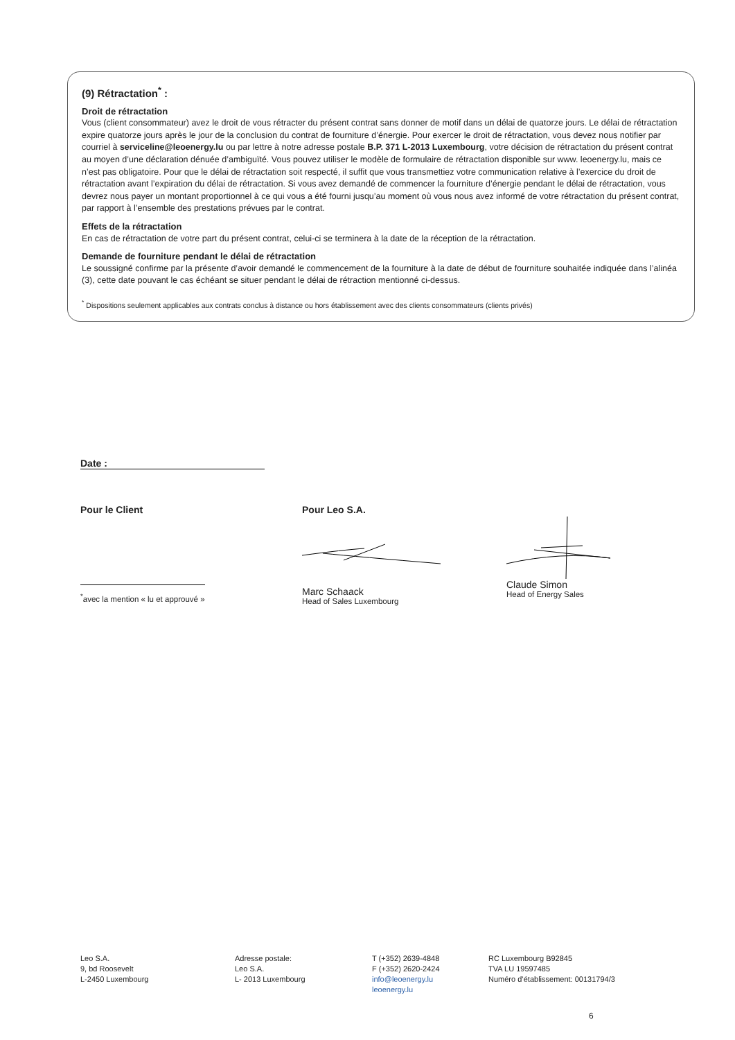(9) Rétractation<sup>*</sup> :
Droit de rétractation
Vous (client consommateur) avez le droit de vous rétracter du présent contrat sans donner de motif dans un délai de quatorze jours. Le délai de rétractation expire quatorze jours après le jour de la conclusion du contrat de fourniture d’énergie. Pour exercer le droit de rétractation, vous devez nous notifier par courriel à serviceline@leoenergy.lu ou par lettre à notre adresse postale B.P. 371 L-2013 Luxembourg, votre décision de rétractation du présent contrat au moyen d’une déclaration dénuée d’ambiguïté. Vous pouvez utiliser le modèle de formulaire de rétractation disponible sur www. leoenergy.lu, mais ce n’est pas obligatoire. Pour que le délai de rétractation soit respecté, il suffit que vous transmettiez votre communication relative à l’exercice du droit de rétractation avant l’expiration du délai de rétractation. Si vous avez demandé de commencer la fourniture d’énergie pendant le délai de rétractation, vous devrez nous payer un montant proportionnel à ce qui vous a été fourni jusqu’au moment où vous nous avez informé de votre rétractation du présent contrat, par rapport à l’ensemble des prestations prévues par le contrat.
Effets de la rétractation
En cas de rétractation de votre part du présent contrat, celui-ci se terminera à la date de la réception de la rétractation.
Demande de fourniture pendant le délai de rétractation
Le soussigné confirme par la présente d’avoir demandé le commencement de la fourniture à la date de début de fourniture souhaitée indiquée dans l’alinéa (3), cette date pouvant le cas échéant se situer pendant le délai de rétraction mentionné ci-dessus.
<sup>*</sup> Dispositions seulement applicables aux contrats conclus à distance ou hors établissement avec des clients consommateurs (clients privés)
Date :
Pour le Client
<sup>*</sup> avec la mention « lu et approuvé »
Pour Leo S.A.
Marc Schaack
Head of Sales Luxembourg
Claude Simon
Head of Energy Sales
Leo S.A.
9, bd Roosevelt
L-2450 Luxembourg
Adresse postale:
Leo S.A.
L- 2013 Luxembourg
T (+352) 2639-4848
F (+352) 2620-2424
info@leoenergy.lu
leoenergy.lu
RC Luxembourg B92845
TVA LU 19597485
Numéro d’établissement: 00131794/3
6